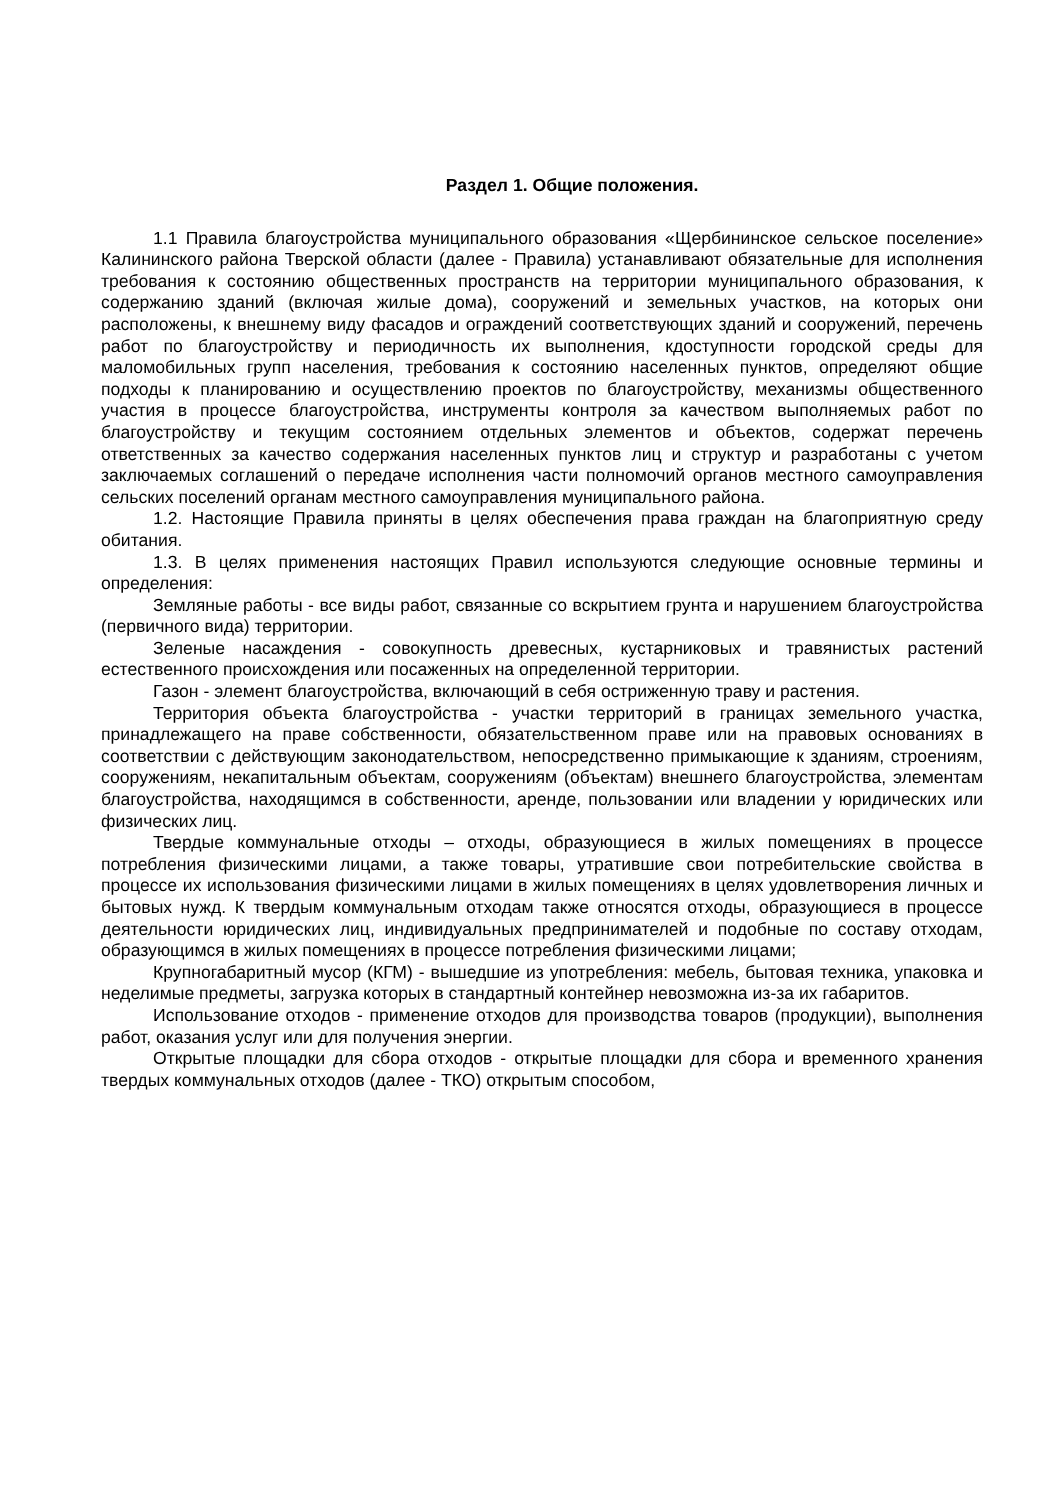Раздел 1. Общие положения.
1.1 Правила благоустройства муниципального образования «Щербининское сельское поселение» Калининского района Тверской области (далее - Правила) устанавливают обязательные для исполнения требования к состоянию общественных пространств на территории муниципального образования, к содержанию зданий (включая жилые дома), сооружений и земельных участков, на которых они расположены, к внешнему виду фасадов и ограждений соответствующих зданий и сооружений, перечень работ по благоустройству и периодичность их выполнения, кдоступности городской среды для маломобильных групп населения, требования к состоянию населенных пунктов, определяют общие подходы к планированию и осуществлению проектов по благоустройству, механизмы общественного участия в процессе благоустройства, инструменты контроля за качеством выполняемых работ по благоустройству и текущим состоянием отдельных элементов и объектов, содержат перечень ответственных за качество содержания населенных пунктов лиц и структур и разработаны с учетом заключаемых соглашений о передаче исполнения части полномочий органов местного самоуправления сельских поселений органам местного самоуправления муниципального района.
1.2. Настоящие Правила приняты в целях обеспечения права граждан на благоприятную среду обитания.
1.3. В целях применения настоящих Правил используются следующие основные термины и определения:
Земляные работы - все виды работ, связанные со вскрытием грунта и нарушением благоустройства (первичного вида) территории.
Зеленые насаждения - совокупность древесных, кустарниковых и травянистых растений естественного происхождения или посаженных на определенной территории.
Газон - элемент благоустройства, включающий в себя остриженную траву и растения.
Территория объекта благоустройства - участки территорий в границах земельного участка, принадлежащего на праве собственности, обязательственном праве или на правовых основаниях в соответствии с действующим законодательством, непосредственно примыкающие к зданиям, строениям, сооружениям, некапитальным объектам, сооружениям (объектам) внешнего благоустройства, элементам благоустройства, находящимся в собственности, аренде, пользовании или владении у юридических или физических лиц.
Твердые коммунальные отходы – отходы, образующиеся в жилых помещениях в процессе потребления физическими лицами, а также товары, утратившие свои потребительские свойства в процессе их использования физическими лицами в жилых помещениях в целях удовлетворения личных и бытовых нужд. К твердым коммунальным отходам также относятся отходы, образующиеся в процессе деятельности юридических лиц, индивидуальных предпринимателей и подобные по составу отходам, образующимся в жилых помещениях в процессе потребления физическими лицами;
Крупногабаритный мусор (КГМ) - вышедшие из употребления: мебель, бытовая техника, упаковка и неделимые предметы, загрузка которых в стандартный контейнер невозможна из-за их габаритов.
Использование отходов - применение отходов для производства товаров (продукции), выполнения работ, оказания услуг или для получения энергии.
Открытые площадки для сбора отходов - открытые площадки для сбора и временного хранения твердых коммунальных отходов (далее - ТКО) открытым способом,